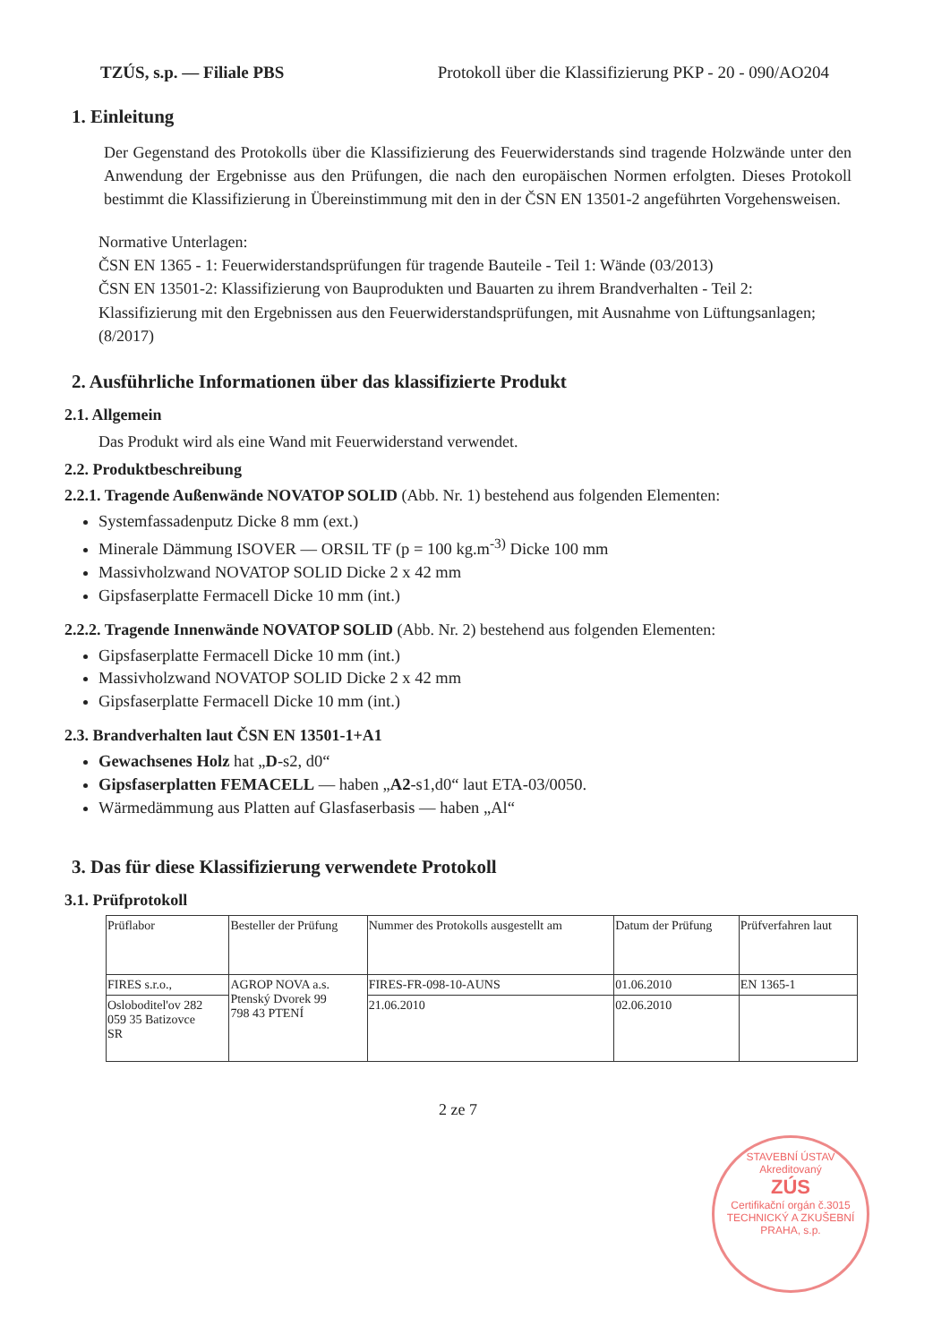TZÚS, s.p. — Filiale PBS Protokoll über die Klassifizierung PKP - 20 - 090/AO204
1. Einleitung
Der Gegenstand des Protokolls über die Klassifizierung des Feuerwiderstands sind tragende Holzwände unter den Anwendung der Ergebnisse aus den Prüfungen, die nach den europäischen Normen erfolgten. Dieses Protokoll bestimmt die Klassifizierung in Übereinstimmung mit den in der ČSN EN 13501-2 angeführten Vorgehensweisen.
Normative Unterlagen:
ČSN EN 1365 - 1: Feuerwiderstandsprüfungen für tragende Bauteile - Teil 1: Wände (03/2013)
ČSN EN 13501-2: Klassifizierung von Bauprodukten und Bauarten zu ihrem Brandverhalten - Teil 2: Klassifizierung mit den Ergebnissen aus den Feuerwiderstandsprüfungen, mit Ausnahme von Lüftungsanlagen; (8/2017)
2. Ausführliche Informationen über das klassifizierte Produkt
2.1. Allgemein
Das Produkt wird als eine Wand mit Feuerwiderstand verwendet.
2.2. Produktbeschreibung
2.2.1. Tragende Außenwände NOVATOP SOLID (Abb. Nr. 1) bestehend aus folgenden Elementen:
Systemfassadenputz Dicke 8 mm (ext.)
Minerale Dämmung ISOVER — ORSIL TF (p = 100 kg.m<sup>-3)</sup> Dicke 100 mm
Massivholzwand NOVATOP SOLID Dicke 2 x 42 mm
Gipsfaserplatte Fermacell Dicke 10 mm (int.)
2.2.2. Tragende Innenwände NOVATOP SOLID (Abb. Nr. 2) bestehend aus folgenden Elementen:
Gipsfaserplatte Fermacell Dicke 10 mm (int.)
Massivholzwand NOVATOP SOLID Dicke 2 x 42 mm
Gipsfaserplatte Fermacell Dicke 10 mm (int.)
2.3. Brandverhalten laut ČSN EN 13501-1+A1
Gewachsenes Holz hat „D-s2, d0“
Gipsfaserplatten FEMACELL — haben „A2-s1,d0“ laut ETA-03/0050.
Wärmedämmung aus Platten auf Glasfaserbasis — haben „Al“
3. Das für diese Klassifizierung verwendete Protokoll
3.1. Prüfprotokoll
| Prüflabor | Besteller der Prüfung | Nummer des Protokolls ausgestellt am | Datum der Prüfung | Prüfverfahren laut |
| FIRES s.r.o., | AGROP NOVA a.s. Ptenský Dvorek 99 798 43 PTENÍ | FIRES-FR-098-10-AUNS | 01.06.2010 | EN 1365-1 |
| Osloboditel'ov 282 059 35 Batizovce SR | | 21.06.2010 | 02.06.2010 | |
2 ze 7
STAVEBNÍ ÚSTAV
Akreditovaný
ZÚS
Certifikační orgán č.3015
TECHNICKÝ A ZKUŠEBNÍ
PRAHA, s.p.